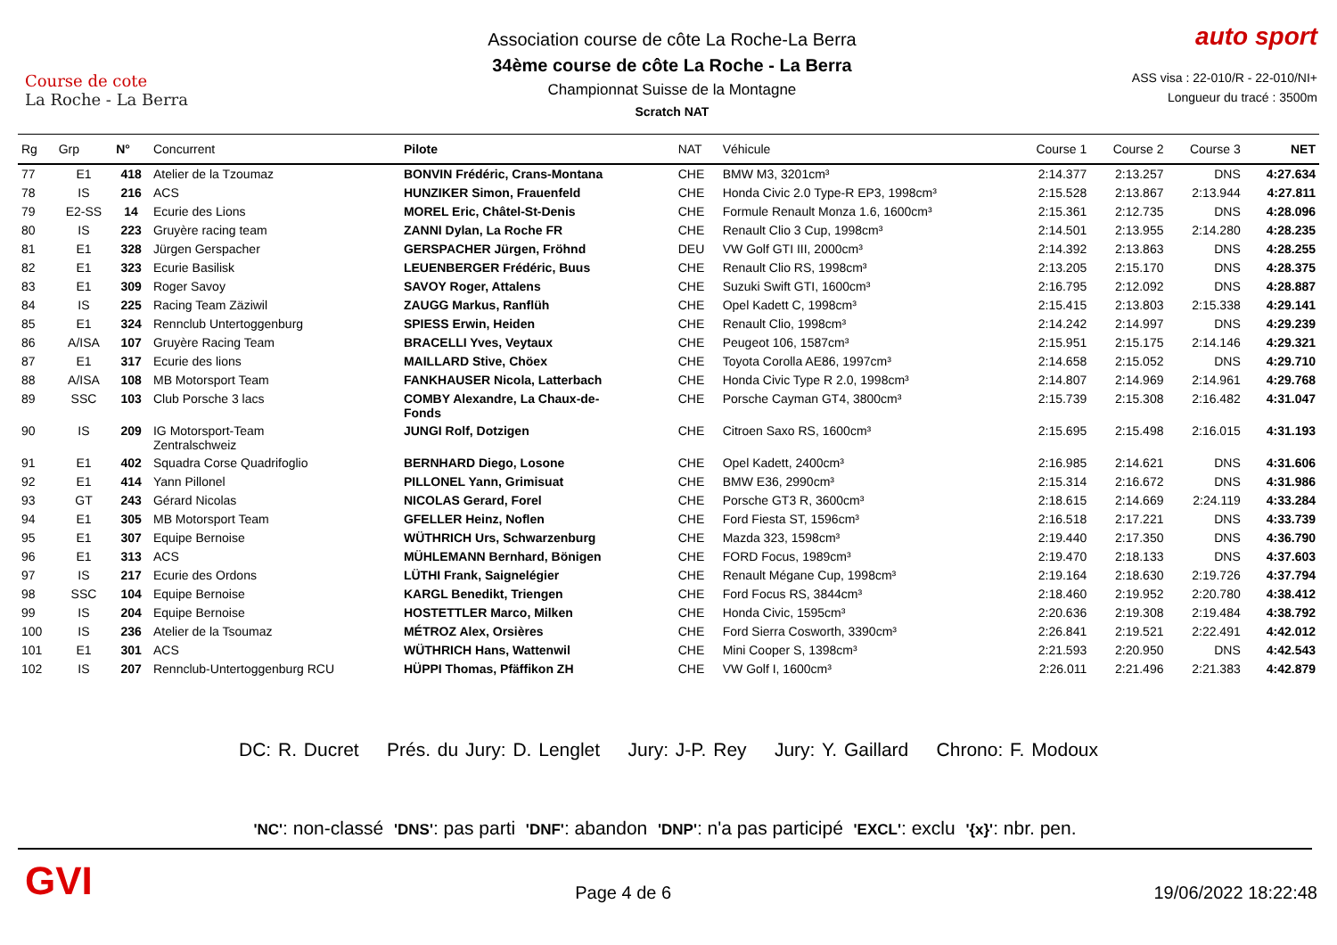Course de cote
La Roche - La Berra
Association course de côte La Roche-La Berra
34ème course de côte La Roche - La Berra
Championnat Suisse de la Montagne
Scratch NAT
auto sport
ASS visa : 22-010/R - 22-010/NI+
Longueur du tracé : 3500m
| Rg | Grp | N° | Concurrent | Pilote | NAT | Véhicule | Course 1 | Course 2 | Course 3 | NET |
| --- | --- | --- | --- | --- | --- | --- | --- | --- | --- | --- |
| 77 | E1 | 418 | Atelier de la Tzoumaz | BONVIN Frédéric, Crans-Montana | CHE | BMW M3, 3201cm³ | 2:14.377 | 2:13.257 | DNS | 4:27.634 |
| 78 | IS | 216 | ACS | HUNZIKER Simon, Frauenfeld | CHE | Honda Civic 2.0 Type-R EP3, 1998cm³ | 2:15.528 | 2:13.867 | 2:13.944 | 4:27.811 |
| 79 | E2-SS | 14 | Ecurie des Lions | MOREL Eric, Châtel-St-Denis | CHE | Formule Renault Monza 1.6, 1600cm³ | 2:15.361 | 2:12.735 | DNS | 4:28.096 |
| 80 | IS | 223 | Gruyère racing team | ZANNI Dylan, La Roche FR | CHE | Renault Clio 3 Cup, 1998cm³ | 2:14.501 | 2:13.955 | 2:14.280 | 4:28.235 |
| 81 | E1 | 328 | Jürgen Gerspacher | GERSPACHER Jürgen, Fröhnd | DEU | VW Golf GTI III, 2000cm³ | 2:14.392 | 2:13.863 | DNS | 4:28.255 |
| 82 | E1 | 323 | Ecurie Basilisk | LEUENBERGER Frédéric, Buus | CHE | Renault Clio RS, 1998cm³ | 2:13.205 | 2:15.170 | DNS | 4:28.375 |
| 83 | E1 | 309 | Roger Savoy | SAVOY Roger, Attalens | CHE | Suzuki Swift GTI, 1600cm³ | 2:16.795 | 2:12.092 | DNS | 4:28.887 |
| 84 | IS | 225 | Racing Team Zäziwil | ZAUGG Markus, Ranflüh | CHE | Opel Kadett C, 1998cm³ | 2:15.415 | 2:13.803 | 2:15.338 | 4:29.141 |
| 85 | E1 | 324 | Rennclub Untertoggenburg | SPIESS Erwin, Heiden | CHE | Renault Clio, 1998cm³ | 2:14.242 | 2:14.997 | DNS | 4:29.239 |
| 86 | A/ISA | 107 | Gruyère Racing Team | BRACELLI Yves, Veytaux | CHE | Peugeot 106, 1587cm³ | 2:15.951 | 2:15.175 | 2:14.146 | 4:29.321 |
| 87 | E1 | 317 | Ecurie des lions | MAILLARD Stive, Chöex | CHE | Toyota Corolla AE86, 1997cm³ | 2:14.658 | 2:15.052 | DNS | 4:29.710 |
| 88 | A/ISA | 108 | MB Motorsport Team | FANKHAUSER Nicola, Latterbach | CHE | Honda Civic Type R 2.0, 1998cm³ | 2:14.807 | 2:14.969 | 2:14.961 | 4:29.768 |
| 89 | SSC | 103 | Club Porsche 3 lacs | COMBY Alexandre, La Chaux-de- Fonds | CHE | Porsche Cayman GT4, 3800cm³ | 2:15.739 | 2:15.308 | 2:16.482 | 4:31.047 |
| 90 | IS | 209 | IG Motorsport-Team Zentralschweiz | JUNGI Rolf, Dotzigen | CHE | Citroen Saxo RS, 1600cm³ | 2:15.695 | 2:15.498 | 2:16.015 | 4:31.193 |
| 91 | E1 | 402 | Squadra Corse Quadrifoglio | BERNHARD Diego, Losone | CHE | Opel Kadett, 2400cm³ | 2:16.985 | 2:14.621 | DNS | 4:31.606 |
| 92 | E1 | 414 | Yann Pillonel | PILLONEL Yann, Grimisuat | CHE | BMW E36, 2990cm³ | 2:15.314 | 2:16.672 | DNS | 4:31.986 |
| 93 | GT | 243 | Gérard Nicolas | NICOLAS Gerard, Forel | CHE | Porsche GT3 R, 3600cm³ | 2:18.615 | 2:14.669 | 2:24.119 | 4:33.284 |
| 94 | E1 | 305 | MB Motorsport Team | GFELLER Heinz, Noflen | CHE | Ford Fiesta ST, 1596cm³ | 2:16.518 | 2:17.221 | DNS | 4:33.739 |
| 95 | E1 | 307 | Equipe Bernoise | WÜTHRICH Urs, Schwarzenburg | CHE | Mazda 323, 1598cm³ | 2:19.440 | 2:17.350 | DNS | 4:36.790 |
| 96 | E1 | 313 | ACS | MÜHLEMANN Bernhard, Bönigen | CHE | FORD Focus, 1989cm³ | 2:19.470 | 2:18.133 | DNS | 4:37.603 |
| 97 | IS | 217 | Ecurie des Ordons | LÜTHI Frank, Saignelégier | CHE | Renault Mégane Cup, 1998cm³ | 2:19.164 | 2:18.630 | 2:19.726 | 4:37.794 |
| 98 | SSC | 104 | Equipe Bernoise | KARGL Benedikt, Triengen | CHE | Ford Focus RS, 3844cm³ | 2:18.460 | 2:19.952 | 2:20.780 | 4:38.412 |
| 99 | IS | 204 | Equipe Bernoise | HOSTETTLER Marco, Milken | CHE | Honda Civic, 1595cm³ | 2:20.636 | 2:19.308 | 2:19.484 | 4:38.792 |
| 100 | IS | 236 | Atelier de la Tsoumaz | MÉTROZ Alex, Orsières | CHE | Ford Sierra Cosworth, 3390cm³ | 2:26.841 | 2:19.521 | 2:22.491 | 4:42.012 |
| 101 | E1 | 301 | ACS | WÜTHRICH Hans, Wattenwil | CHE | Mini Cooper S, 1398cm³ | 2:21.593 | 2:20.950 | DNS | 4:42.543 |
| 102 | IS | 207 | Rennclub-Untertoggenburg RCU | HÜPPI Thomas, Pfäffikon ZH | CHE | VW Golf I, 1600cm³ | 2:26.011 | 2:21.496 | 2:21.383 | 4:42.879 |
DC: R. Ducret Prés. du Jury: D. Lenglet Jury: J-P. Rey Jury: Y. Gaillard Chrono: F. Modoux
'NC': non-classé 'DNS': pas parti 'DNF': abandon 'DNP': n'a pas participé 'EXCL': exclu '{x}': nbr. pen.
GVI
Page 4 de 6
19/06/2022 18:22:48